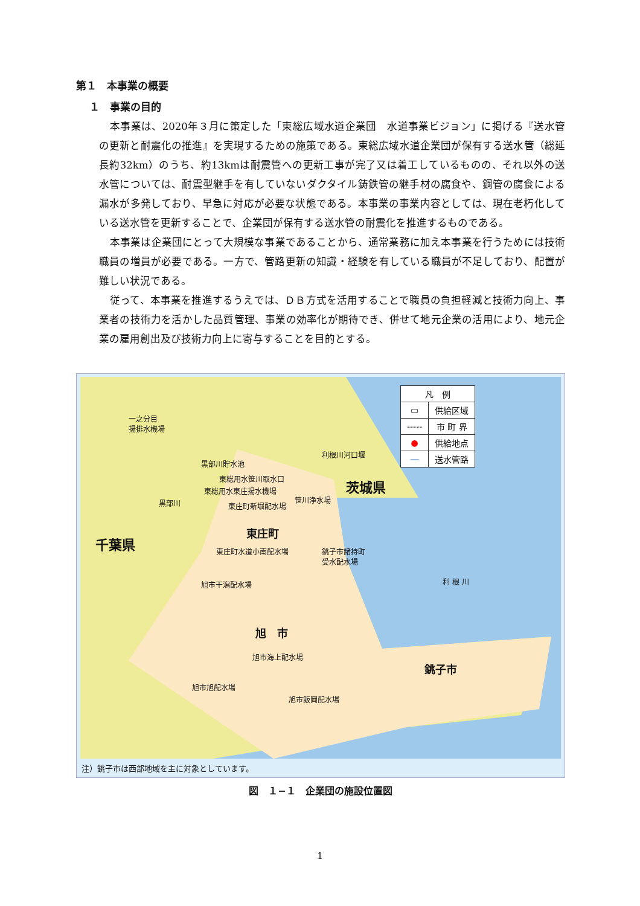第１　本事業の概要
１　事業の目的
本事業は、2020年３月に策定した「東総広域水道企業団　水道事業ビジョン」に掲げる『送水管の更新と耐震化の推進』を実現するための施策である。東総広域水道企業団が保有する送水管（総延長約32km）のうち、約13kmは耐震管への更新工事が完了又は着工しているものの、それ以外の送水管については、耐震型継手を有していないダクタイル鋳鉄管の継手材の腐食や、鋼管の腐食による漏水が多発しており、早急に対応が必要な状態である。本事業の事業内容としては、現在老朽化している送水管を更新することで、企業団が保有する送水管の耐震化を推進するものである。
本事業は企業団にとって大規模な事業であることから、通常業務に加え本事業を行うためには技術職員の増員が必要である。一方で、管路更新の知識・経験を有している職員が不足しており、配置が難しい状況である。
従って、本事業を推進するうえでは、ＤＢ方式を活用することで職員の負担軽減と技術力向上、事業者の技術力を活かした品質管理、事業の効率化が期待でき、併せて地元企業の活用により、地元企業の雇用創出及び技術力向上に寄与することを目的とする。
| 凡 例 | |
| ▭ | 供給区域 |
| ----- | 市 町 界 |
| ● | 供給地点 |
| ― | 送水管路 |
一之分目
揚排水機場
利根川河口堰
黒部川貯水池
東総用水笹川取水口
東総用水東庄揚水機場
笹川浄水場
東庄町新堀配水場 黒部川
茨城県
千葉県
東庄町
東庄町水道小南配水場 銚子市諸持町
受水配水場
旭市干潟配水場 利 根 川
旭　市
旭市海上配水場
銚子市
旭市旭配水場
旭市飯岡配水場
注）銚子市は西部地域を主に対象としています。
図　１−１　企業団の施設位置図
1